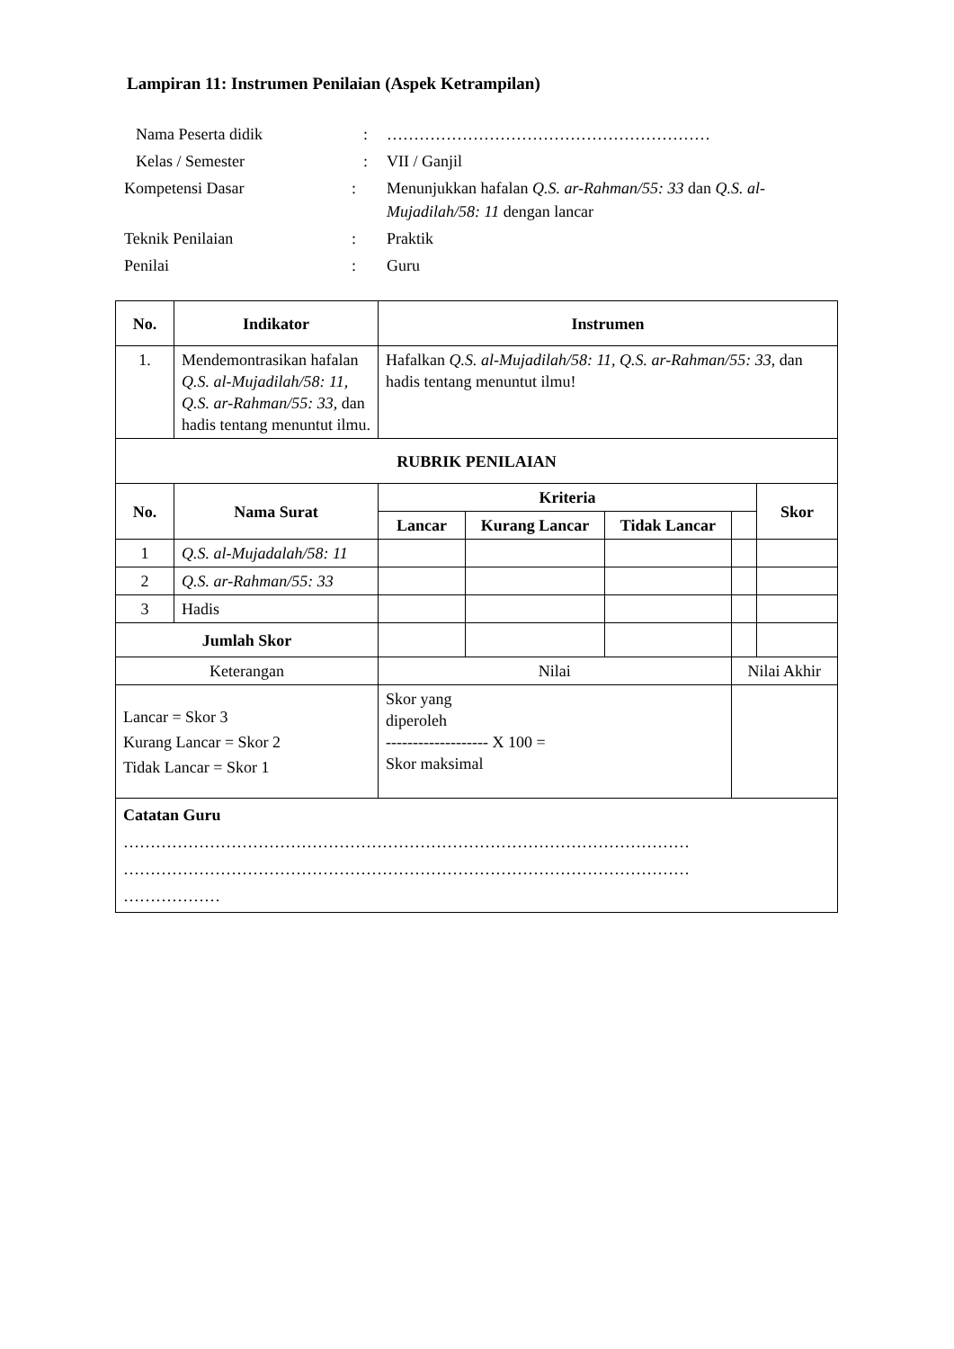Lampiran 11: Instrumen Penilaian (Aspek Ketrampilan)
| Nama Peserta didik | : | …………………………………………………… |
| Kelas / Semester | : | VII / Ganjil |
| Kompetensi Dasar | : | Menunjukkan hafalan Q.S. ar-Rahman/55: 33 dan Q.S. al-Mujadilah/58: 11 dengan lancar |
| Teknik Penilaian | : | Praktik |
| Penilai | : | Guru |
| No. | Indikator | Instrumen | | | | | |
| --- | --- | --- | --- | --- | --- | --- | --- |
| 1. | Mendemontrasikan hafalan Q.S. al-Mujadilah/58: 11, Q.S. ar-Rahman/55: 33, dan hadis tentang menuntut ilmu. | Hafalkan Q.S. al-Mujadilah/58: 11, Q.S. ar-Rahman/55: 33 , dan hadis tentang menuntut ilmu! | | | | | |
| RUBRIK PENILAIAN | | | | | | | |
| No. | Nama Surat | | Kriteria | | | | Skor |
| | | | Lancar | Kurang Lancar | Tidak Lancar | | |
| 1 | Q.S. al-Mujadalah/58: 11 | | | | | | |
| 2 | Q.S. ar-Rahman/55: 33 | | | | | | |
| 3 | Hadis | | | | | | |
| Jumlah Skor | | | | | | | |
| Keterangan | | | Nilai | | | Nilai Akhir | |
| Lancar = Skor 3 Kurang Lancar = Skor 2 Tidak Lancar = Skor 1 | | | Skor yang diperoleh ------------------- X 100 = Skor maksimal | | | | |
| Catatan Guru …………………………………………………………………………………………… …………………………………………………………………………………………… ……………… | | | | | | | |